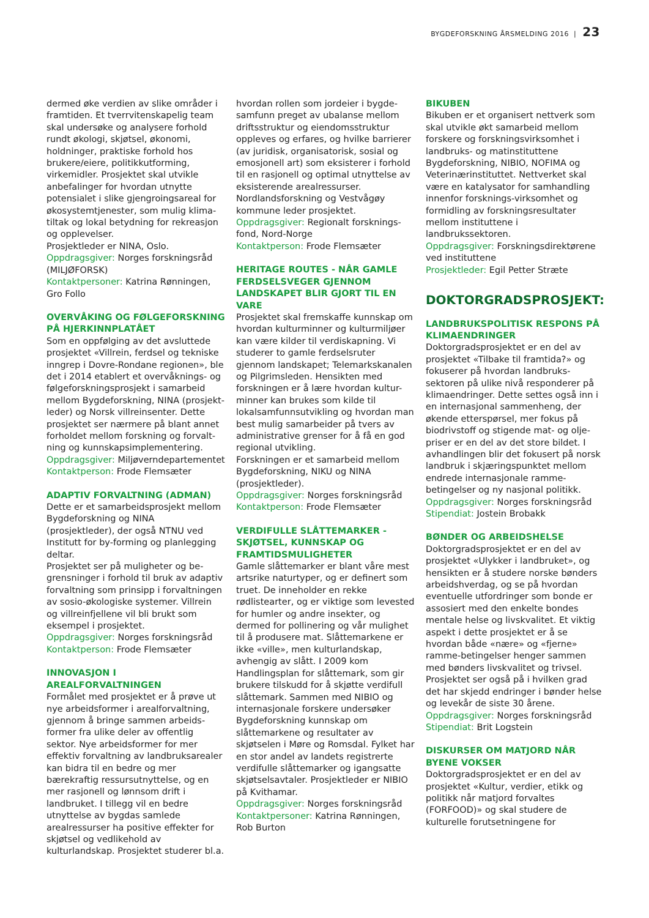BYGDEFORSKNING ÅRSMELDING 2016 | 23
dermed øke verdien av slike områder i framtiden. Et tverrvitenskapelig team skal undersøke og analysere forhold rundt økologi, skjøtsel, økonomi, holdninger, praktiske forhold hos brukere/eiere, politikkutforming, virkemidler. Prosjektet skal utvikle anbefalinger for hvordan utnytte potensialet i slike gjengroingsareal for økosystemtjenester, som mulig klima-tiltak og lokal betydning for rekreasjon og opplevelser.
Prosjektleder er NINA, Oslo.
Oppdragsgiver: Norges forskningsråd (MILJØFORSK)
Kontaktpersoner: Katrina Rønningen, Gro Follo
OVERVÅKING OG FØLGEFORSKNING PÅ HJERKINNPLATÅET
Som en oppfølging av det avsluttede prosjektet «Villrein, ferdsel og tekniske inngrep i Dovre-Rondane regionen», ble det i 2014 etablert et overvåknings- og følgeforskningsprosjekt i samarbeid mellom Bygdeforskning, NINA (prosjekt-leder) og Norsk villreinsenter. Dette prosjektet ser nærmere på blant annet forholdet mellom forskning og forvalt-ning og kunnskapsimplementering.
Oppdragsgiver: Miljøverndepartementet
Kontaktperson: Frode Flemsæter
ADAPTIV FORVALTNING (ADMAN)
Dette er et samarbeidsprosjekt mellom Bygdeforskning og NINA (prosjektleder), der også NTNU ved Institutt for by-forming og planlegging deltar.
Prosjektet ser på muligheter og be-grensninger i forhold til bruk av adaptiv forvaltning som prinsipp i forvaltningen av sosio-økologiske systemer. Villrein og villreinfjellene vil bli brukt som eksempel i prosjektet.
Oppdragsgiver: Norges forskningsråd
Kontaktperson: Frode Flemsæter
INNOVASJON I AREALFORVALTNINGEN
Formålet med prosjektet er å prøve ut nye arbeidsformer i arealforvaltning, gjennom å bringe sammen arbeids-former fra ulike deler av offentlig sektor. Nye arbeidsformer for mer effektiv forvaltning av landbruksarealer kan bidra til en bedre og mer bærekraftig ressursutnyttelse, og en mer rasjonell og lønnsom drift i landbruket. I tillegg vil en bedre utnyttelse av bygdas samlede arealressurser ha positive effekter for skjøtsel og vedlikehold av kulturlandskap. Prosjektet studerer bl.a.
hvordan rollen som jordeier i bygde-samfunn preget av ubalanse mellom driftsstruktur og eiendomsstruktur oppleves og erfares, og hvilke barrierer (av juridisk, organisatorisk, sosial og emosjonell art) som eksisterer i forhold til en rasjonell og optimal utnyttelse av eksisterende arealressurser.
Nordlandsforskning og Vestvågøy kommune leder prosjektet.
Oppdragsgiver: Regionalt forsknings-fond, Nord-Norge
Kontaktperson: Frode Flemsæter
HERITAGE ROUTES - NÅR GAMLE FERDSELSVEGER GJENNOM LANDSKAPET BLIR GJORT TIL EN VARE
Prosjektet skal fremskaffe kunnskap om hvordan kulturminner og kulturmiljøer kan være kilder til verdiskapning. Vi studerer to gamle ferdselsruter gjennom landskapet; Telemarkskanalen og Pilgrimsleden. Hensikten med forskningen er å lære hvordan kultur-minner kan brukes som kilde til lokalsamfunnsutvikling og hvordan man best mulig samarbeider på tvers av administrative grenser for å få en god regional utvikling.
Forskningen er et samarbeid mellom Bygdeforskning, NIKU og NINA (prosjektleder).
Oppdragsgiver: Norges forskningsråd
Kontaktperson: Frode Flemsæter
VERDIFULLE SLÅTTEMARKER - SKJØTSEL, KUNNSKAP OG FRAMTIDSMULIGHETER
Gamle slåttemarker er blant våre mest artsrike naturtyper, og er definert som truet. De inneholder en rekke rødlistearter, og er viktige som levested for humler og andre insekter, og dermed for pollinering og vår mulighet til å produsere mat. Slåttemarkene er ikke «ville», men kulturlandskap, avhengig av slått. I 2009 kom Handlingsplan for slåttemark, som gir brukere tilskudd for å skjøtte verdifull slåttemark. Sammen med NIBIO og internasjonale forskere undersøker Bygdeforskning kunnskap om slåttemarkene og resultater av skjøtselen i Møre og Romsdal. Fylket har en stor andel av landets registrerte verdifulle slåttemarker og igangsatte skjøtselsavtaler. Prosjektleder er NIBIO på Kvithamar.
Oppdragsgiver: Norges forskningsråd
Kontaktpersoner: Katrina Rønningen, Rob Burton
BIKUBEN
Bikuben er et organisert nettverk som skal utvikle økt samarbeid mellom forskere og forskningsvirksomhet i landbruks- og matinstituttene Bygdeforskning, NIBIO, NOFIMA og Veterinærinstituttet. Nettverket skal være en katalysator for samhandling innenfor forsknings-virksomhet og formidling av forskningsresultater mellom instituttene i landbrukssektoren.
Oppdragsgiver: Forskningsdirektørene ved instituttene
Prosjektleder: Egil Petter Stræte
DOKTORGRADSPROSJEKT:
LANDBRUKSPOLITISK RESPONS PÅ KLIMAENDRINGER
Doktorgradsprosjektet er en del av prosjektet «Tilbake til framtida?» og fokuserer på hvordan landbruks-sektoren på ulike nivå responderer på klimaendringer. Dette settes også inn i en internasjonal sammenheng, der økende etterspørsel, mer fokus på biodrivstoff og stigende mat- og olje-priser er en del av det store bildet. I avhandlingen blir det fokusert på norsk landbruk i skjæringspunktet mellom endrede internasjonale ramme-betingelser og ny nasjonal politikk.
Oppdragsgiver: Norges forskningsråd
Stipendiat: Jostein Brobakk
BØNDER OG ARBEIDSHELSE
Doktorgradsprosjektet er en del av prosjektet «Ulykker i landbruket», og hensikten er å studere norske bønders arbeidshverdag, og se på hvordan eventuelle utfordringer som bonde er assosiert med den enkelte bondes mentale helse og livskvalitet. Et viktig aspekt i dette prosjektet er å se hvordan både «nære» og «fjerne» ramme-betingelser henger sammen med bønders livskvalitet og trivsel. Prosjektet ser også på i hvilken grad det har skjedd endringer i bønder helse og levekår de siste 30 årene.
Oppdragsgiver: Norges forskningsråd
Stipendiat: Brit Logstein
DISKURSER OM MATJORD NÅR BYENE VOKSER
Doktorgradsprosjektet er en del av prosjektet «Kultur, verdier, etikk og politikk når matjord forvaltes (FORFOOD)» og skal studere de kulturelle forutsetningene for